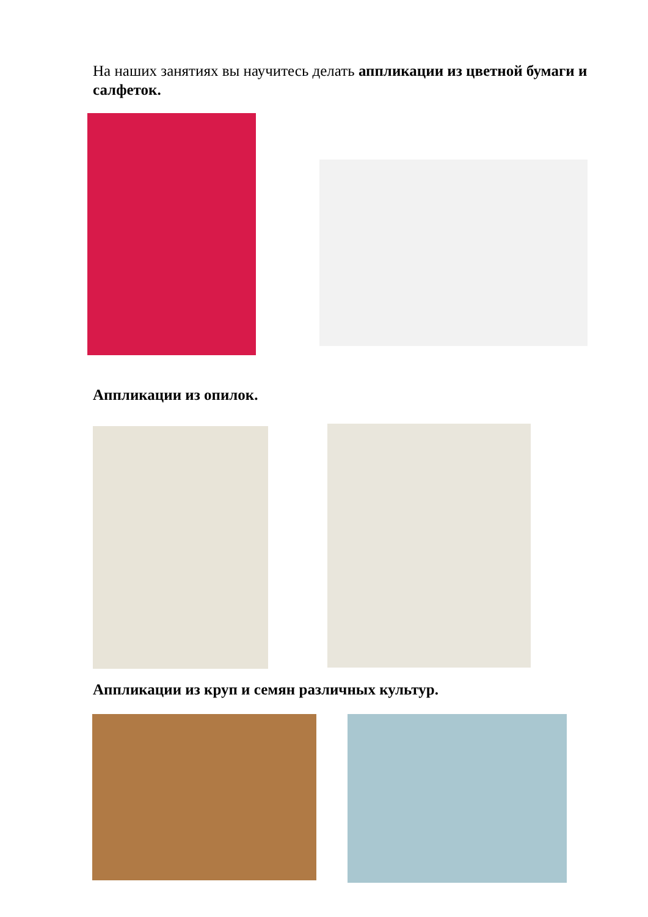На наших занятиях вы научитесь делать аппликации из цветной бумаги и салфеток.
Аппликации из опилок.
Аппликации из круп и семян различных культур.